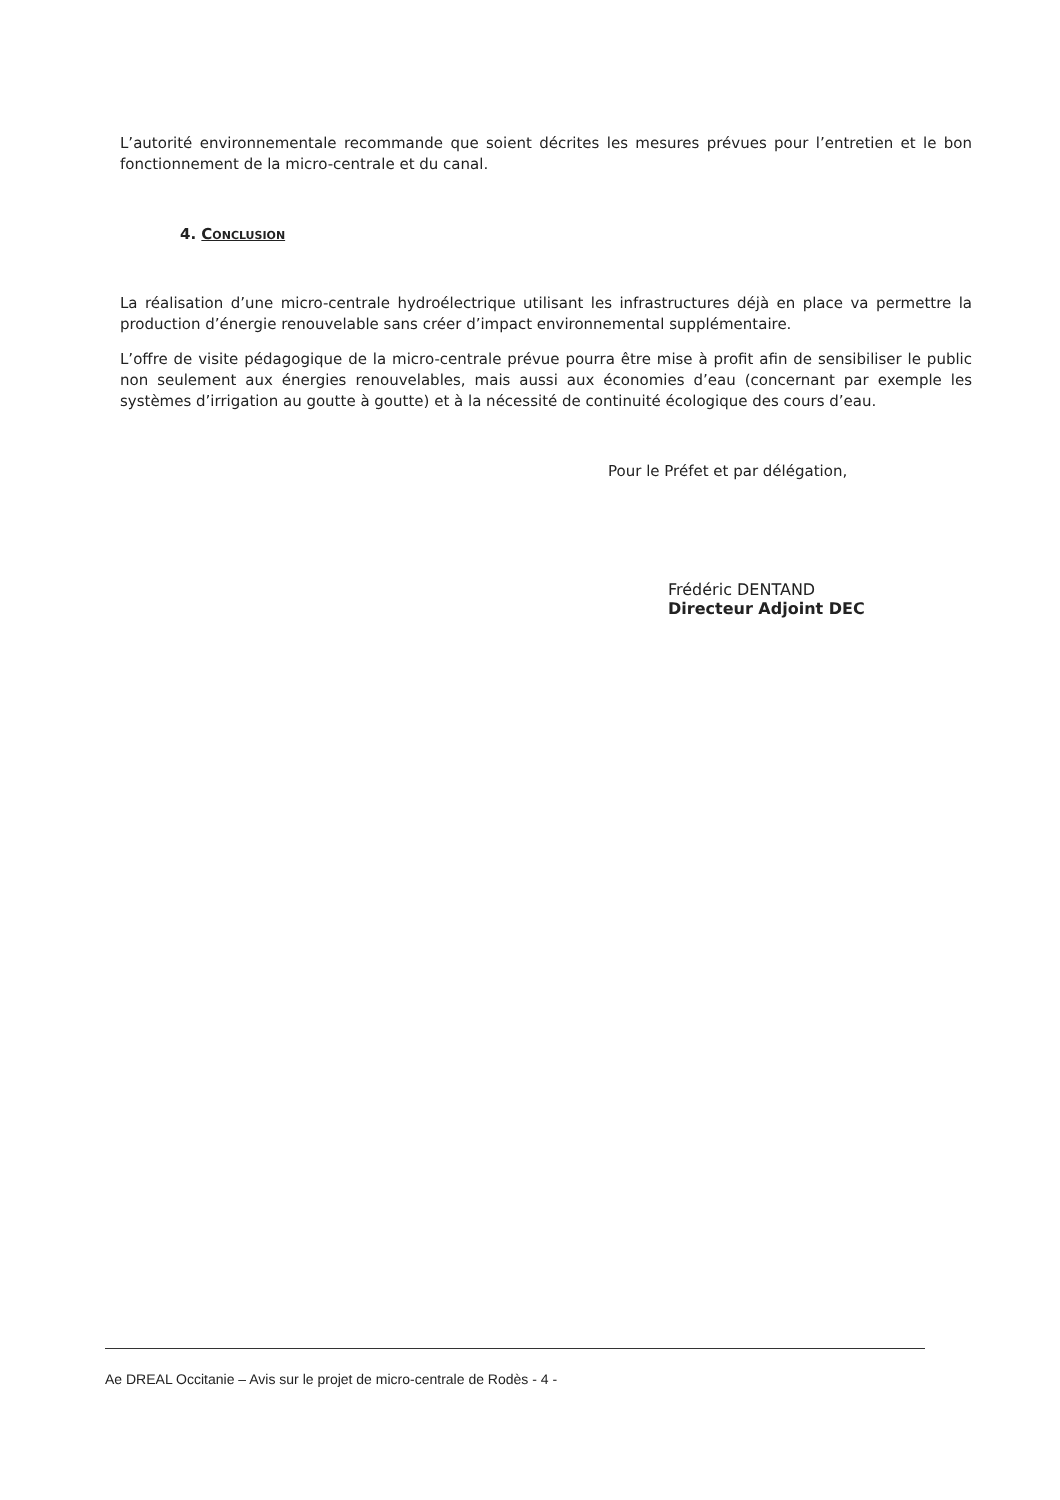L’autorité environnementale recommande que soient décrites les mesures prévues pour l’entretien et le bon fonctionnement de la micro-centrale et du canal.
4. Conclusion
La réalisation d’une micro-centrale hydroélectrique utilisant les infrastructures déjà en place va permettre la production d’énergie renouvelable sans créer d’impact environnemental supplémentaire.
L’offre de visite pédagogique de la micro-centrale prévue pourra être mise à profit afin de sensibiliser le public non seulement aux énergies renouvelables, mais aussi aux économies d’eau (concernant par exemple les systèmes d’irrigation au goutte à goutte) et à la nécessité de continuité écologique des cours d’eau.
Pour le Préfet et par délégation,
Frédéric DENTAND
Directeur Adjoint DEC
Ae DREAL Occitanie – Avis sur le projet de micro-centrale de Rodès - 4 -